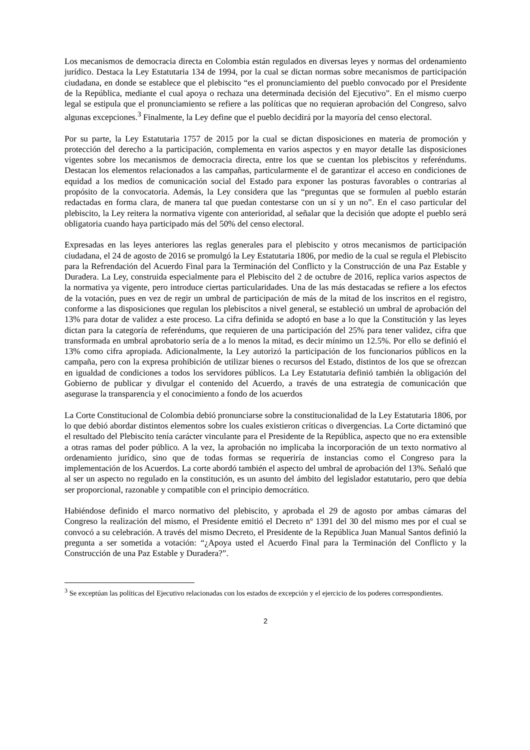Los mecanismos de democracia directa en Colombia están regulados en diversas leyes y normas del ordenamiento jurídico. Destaca la Ley Estatutaria 134 de 1994, por la cual se dictan normas sobre mecanismos de participación ciudadana, en donde se establece que el plebiscito “es el pronunciamiento del pueblo convocado por el Presidente de la República, mediante el cual apoya o rechaza una determinada decisión del Ejecutivo”. En el mismo cuerpo legal se estipula que el pronunciamiento se refiere a las políticas que no requieran aprobación del Congreso, salvo algunas excepciones.<sup>3</sup> Finalmente, la Ley define que el pueblo decidirá por la mayoría del censo electoral.
Por su parte, la Ley Estatutaria 1757 de 2015 por la cual se dictan disposiciones en materia de promoción y protección del derecho a la participación, complementa en varios aspectos y en mayor detalle las disposiciones vigentes sobre los mecanismos de democracia directa, entre los que se cuentan los plebiscitos y referéndums. Destacan los elementos relacionados a las campañas, particularmente el de garantizar el acceso en condiciones de equidad a los medios de comunicación social del Estado para exponer las posturas favorables o contrarias al propósito de la convocatoria. Además, la Ley considera que las “preguntas que se formulen al pueblo estarán redactadas en forma clara, de manera tal que puedan contestarse con un sí y un no”. En el caso particular del plebiscito, la Ley reitera la normativa vigente con anterioridad, al señalar que la decisión que adopte el pueblo será obligatoria cuando haya participado más del 50% del censo electoral.
Expresadas en las leyes anteriores las reglas generales para el plebiscito y otros mecanismos de participación ciudadana, el 24 de agosto de 2016 se promulgó la Ley Estatutaria 1806, por medio de la cual se regula el Plebiscito para la Refrendación del Acuerdo Final para la Terminación del Conflicto y la Construcción de una Paz Estable y Duradera. La Ley, construida especialmente para el Plebiscito del 2 de octubre de 2016, replica varios aspectos de la normativa ya vigente, pero introduce ciertas particularidades. Una de las más destacadas se refiere a los efectos de la votación, pues en vez de regir un umbral de participación de más de la mitad de los inscritos en el registro, conforme a las disposiciones que regulan los plebiscitos a nivel general, se estableció un umbral de aprobación del 13% para dotar de validez a este proceso. La cifra definida se adoptó en base a lo que la Constitución y las leyes dictan para la categoría de referéndums, que requieren de una participación del 25% para tener validez, cifra que transformada en umbral aprobatorio sería de a lo menos la mitad, es decir mínimo un 12.5%. Por ello se definió el 13% como cifra apropiada. Adicionalmente, la Ley autorizó la participación de los funcionarios públicos en la campaña, pero con la expresa prohibición de utilizar bienes o recursos del Estado, distintos de los que se ofrezcan en igualdad de condiciones a todos los servidores públicos. La Ley Estatutaria definió también la obligación del Gobierno de publicar y divulgar el contenido del Acuerdo, a través de una estrategia de comunicación que asegurase la transparencia y el conocimiento a fondo de los acuerdos
La Corte Constitucional de Colombia debió pronunciarse sobre la constitucionalidad de la Ley Estatutaria 1806, por lo que debió abordar distintos elementos sobre los cuales existieron críticas o divergencias. La Corte dictaminó que el resultado del Plebiscito tenía carácter vinculante para el Presidente de la República, aspecto que no era extensible a otras ramas del poder público. A la vez, la aprobación no implicaba la incorporación de un texto normativo al ordenamiento jurídico, sino que de todas formas se requeriría de instancias como el Congreso para la implementación de los Acuerdos. La corte abordó también el aspecto del umbral de aprobación del 13%. Señaló que al ser un aspecto no regulado en la constitución, es un asunto del ámbito del legislador estatutario, pero que debía ser proporcional, razonable y compatible con el principio democrático.
Habiéndose definido el marco normativo del plebiscito, y aprobada el 29 de agosto por ambas cámaras del Congreso la realización del mismo, el Presidente emitió el Decreto nº 1391 del 30 del mismo mes por el cual se convocó a su celebración. A través del mismo Decreto, el Presidente de la República Juan Manual Santos definió la pregunta a ser sometida a votación: “¿Apoya usted el Acuerdo Final para la Terminación del Conflicto y la Construcción de una Paz Estable y Duradera?”.
<sup>3</sup> Se exceptúan las políticas del Ejecutivo relacionadas con los estados de excepción y el ejercicio de los poderes correspondientes.
2